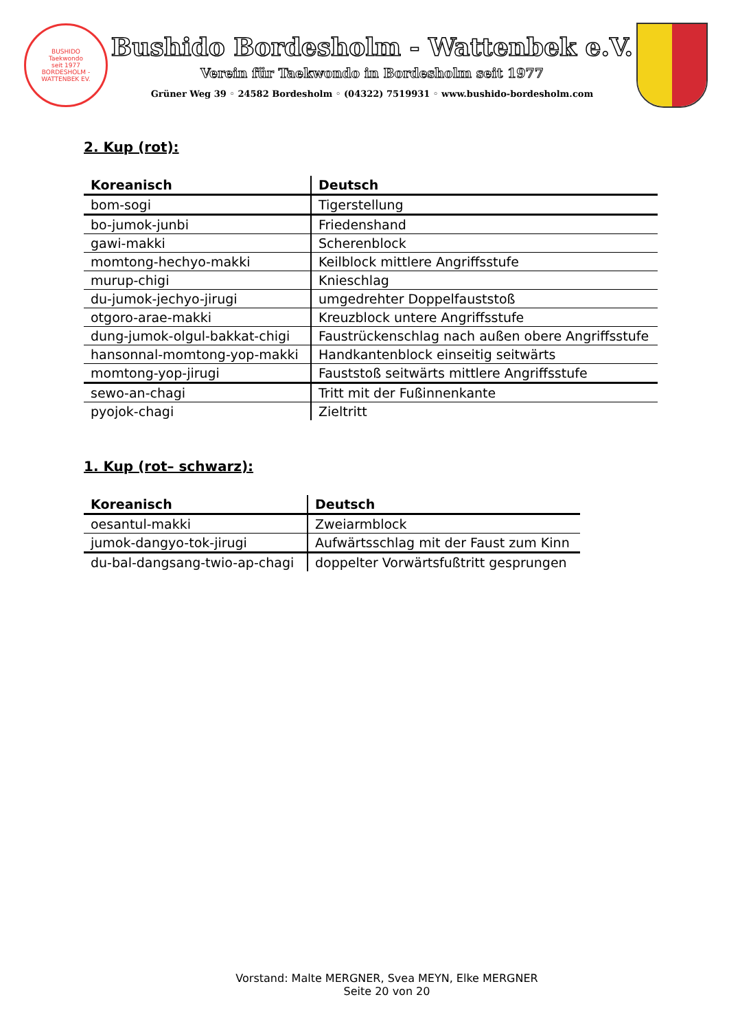BUSHIDO
Taekwondo
seit 1977
BORDESHOLM - WATTENBEK EV.
Bushido Bordesholm - Wattenbek e.V.
Verein für Taekwondo in Bordesholm seit 1977
Grüner Weg 39 ◦ 24582 Bordesholm ◦ (04322) 7519931 ◦ www.bushido-bordesholm.com
2. Kup (rot):
| Koreanisch | Deutsch |
| --- | --- |
| bom-sogi | Tigerstellung |
| bo-jumok-junbi | Friedenshand |
| gawi-makki | Scherenblock |
| momtong-hechyo-makki | Keilblock mittlere Angriffsstufe |
| murup-chigi | Knieschlag |
| du-jumok-jechyo-jirugi | umgedrehter Doppelfauststoß |
| otgoro-arae-makki | Kreuzblock untere Angriffsstufe |
| dung-jumok-olgul-bakkat-chigi | Faustrückenschlag nach außen obere Angriffsstufe |
| hansonnal-momtong-yop-makki | Handkantenblock einseitig seitwärts |
| momtong-yop-jirugi | Fauststoß seitwärts mittlere Angriffsstufe |
| sewo-an-chagi | Tritt mit der Fußinnenkante |
| pyojok-chagi | Zieltritt |
1. Kup (rot– schwarz):
| Koreanisch | Deutsch |
| --- | --- |
| oesantul-makki | Zweiarmblock |
| jumok-dangyo-tok-jirugi | Aufwärtsschlag mit der Faust zum Kinn |
| du-bal-dangsang-twio-ap-chagi | doppelter Vorwärtsfußtritt gesprungen |
Vorstand: Malte MERGNER, Svea MEYN, Elke MERGNER
Seite 20 von 20